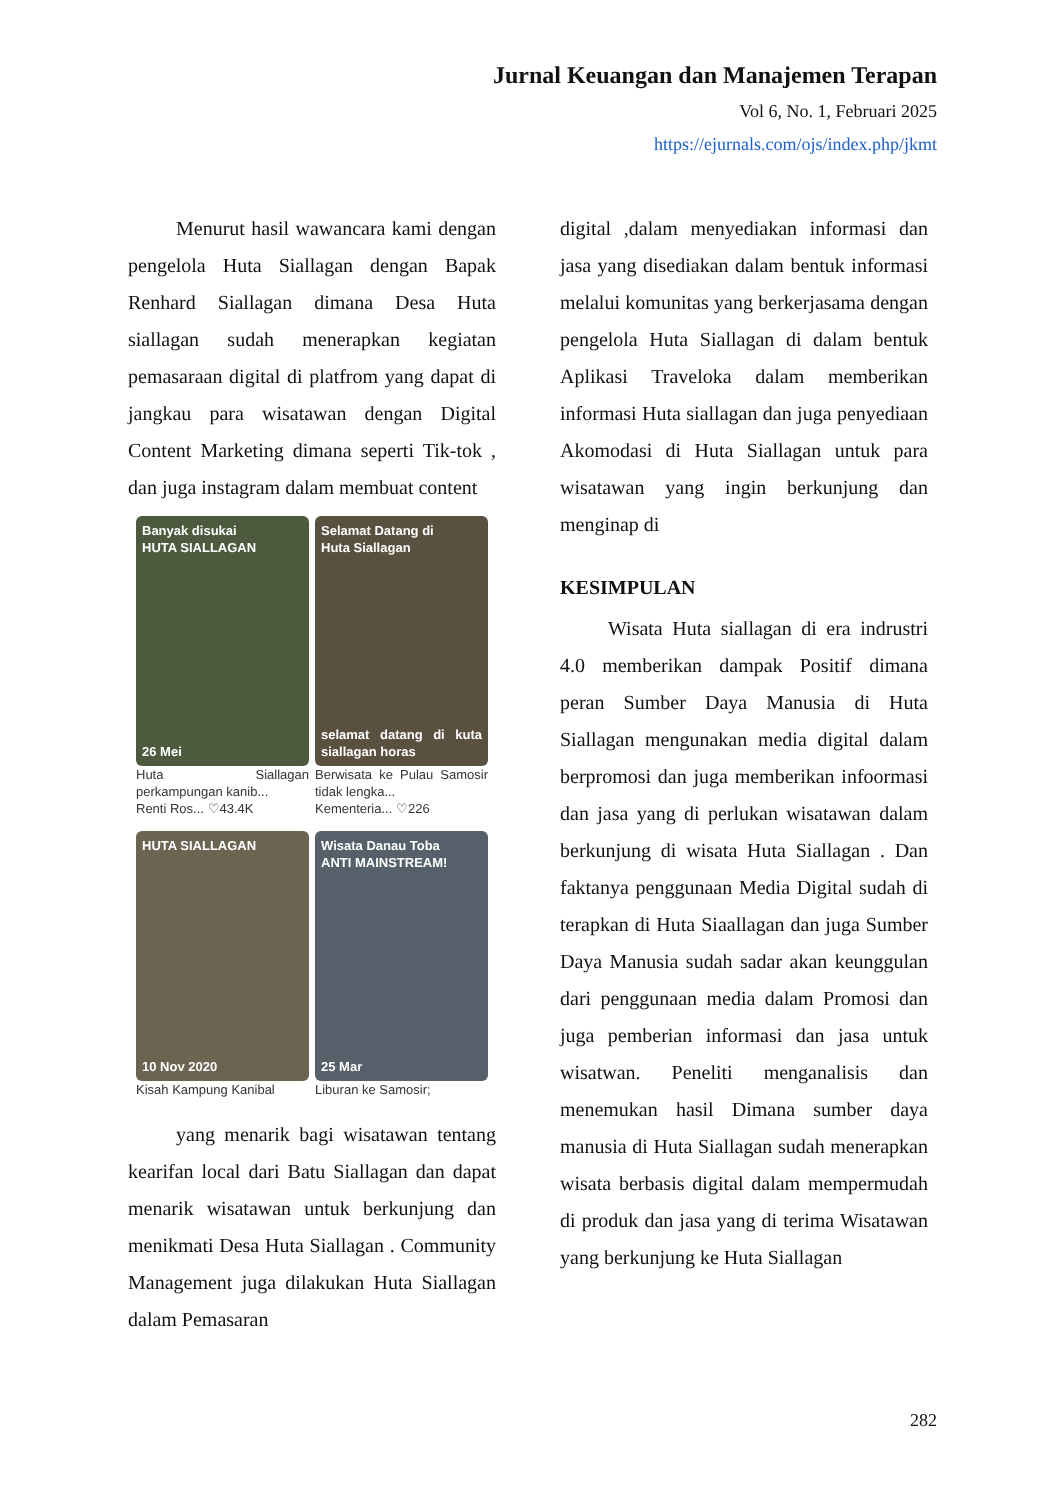Jurnal Keuangan dan Manajemen Terapan
Vol 6, No. 1, Februari 2025
https://ejurnals.com/ojs/index.php/jkmt
Menurut hasil wawancara kami dengan pengelola Huta Siallagan dengan Bapak Renhard Siallagan dimana Desa Huta siallagan sudah menerapkan kegiatan pemasaraan digital di platfrom yang dapat di jangkau para wisatawan dengan Digital Content Marketing dimana seperti Tik-tok , dan juga instagram dalam membuat content
Banyak disukai
HUTA SIALLAGAN
26 Mei
Huta Siallagan perkampungan kanib...
Renti Ros... ♡43.4K
Selamat Datang di
Huta Siallagan
selamat datang di kuta siallagan horas
Berwisata ke Pulau Samosir tidak lengka...
Kementeria... ♡226
HUTA SIALLAGAN
10 Nov 2020
Kisah Kampung Kanibal
Wisata Danau Toba
ANTI MAINSTREAM!
25 Mar
Liburan ke Samosir;
yang menarik bagi wisatawan tentang kearifan local dari Batu Siallagan dan dapat menarik wisatawan untuk berkunjung dan menikmati Desa Huta Siallagan . Community Management juga dilakukan Huta Siallagan dalam Pemasaran
digital ,dalam menyediakan informasi dan jasa yang disediakan dalam bentuk informasi melalui komunitas yang berkerjasama dengan pengelola Huta Siallagan di dalam bentuk Aplikasi Traveloka dalam memberikan informasi Huta siallagan dan juga penyediaan Akomodasi di Huta Siallagan untuk para wisatawan yang ingin berkunjung dan menginap di
KESIMPULAN
Wisata Huta siallagan di era indrustri 4.0 memberikan dampak Positif dimana peran Sumber Daya Manusia di Huta Siallagan mengunakan media digital dalam berpromosi dan juga memberikan infoormasi dan jasa yang di perlukan wisatawan dalam berkunjung di wisata Huta Siallagan . Dan faktanya penggunaan Media Digital sudah di terapkan di Huta Siaallagan dan juga Sumber Daya Manusia sudah sadar akan keunggulan dari penggunaan media dalam Promosi dan juga pemberian informasi dan jasa untuk wisatwan. Peneliti menganalisis dan menemukan hasil Dimana sumber daya manusia di Huta Siallagan sudah menerapkan wisata berbasis digital dalam mempermudah di produk dan jasa yang di terima Wisatawan yang berkunjung ke Huta Siallagan
282